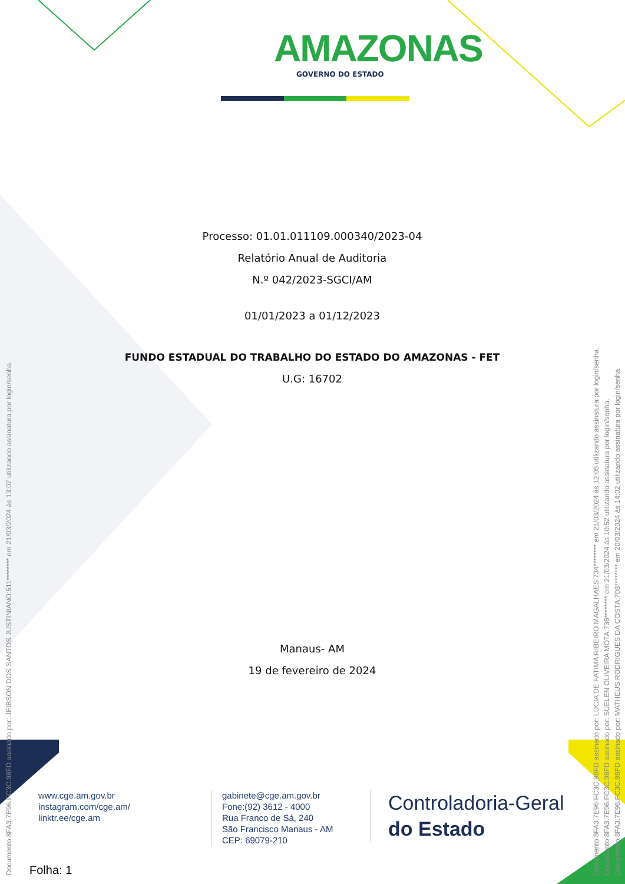AMAZONAS
GOVERNO DO ESTADO
Processo: 01.01.011109.000340/2023-04
Relatório Anual de Auditoria
N.º 042/2023-SGCI/AM
01/01/2023 a 01/12/2023
FUNDO ESTADUAL DO TRABALHO DO ESTADO DO AMAZONAS - FET
U.G: 16702
Manaus- AM
19 de fevereiro de 2024
www.cge.am.gov.br
instagram.com/cge.am/
linktr.ee/cge.am
gabinete@cge.am.gov.br
Fone:(92) 3612 - 4000
Rua Franco de Sá, 240
São Francisco Manaus - AM
CEP: 69079-210
Controladoria-Geral
do Estado
Folha: 1
Documento 8FA3.7E96.FC3C.98FD assinado por: JEIBSON DOS SANTOS JUSTINIANO:511******** em 21/03/2024 às 13:07 utilizando assinatura por login/senha. Documento 8FA3.7E96.FC3C.98FD assinado por: LUCIA DE FATIMA RIBEIRO MAGALHAES:734******** em 21/03/2024 às 12:05 utilizando assinatura por login/senha. Documento 8FA3.7E96.FC3C.98FD assinado por: SUELEN OLIVEIRA MOTA:736******** em 21/03/2024 às 10:52 utilizando assinatura por login/senha. Documento 8FA3.7E96.FC3C.98FD assinado por: MATHEUS RODRIGUES DA COSTA:708******** em 20/03/2024 às 14:02 utilizando assinatura por login/senha.